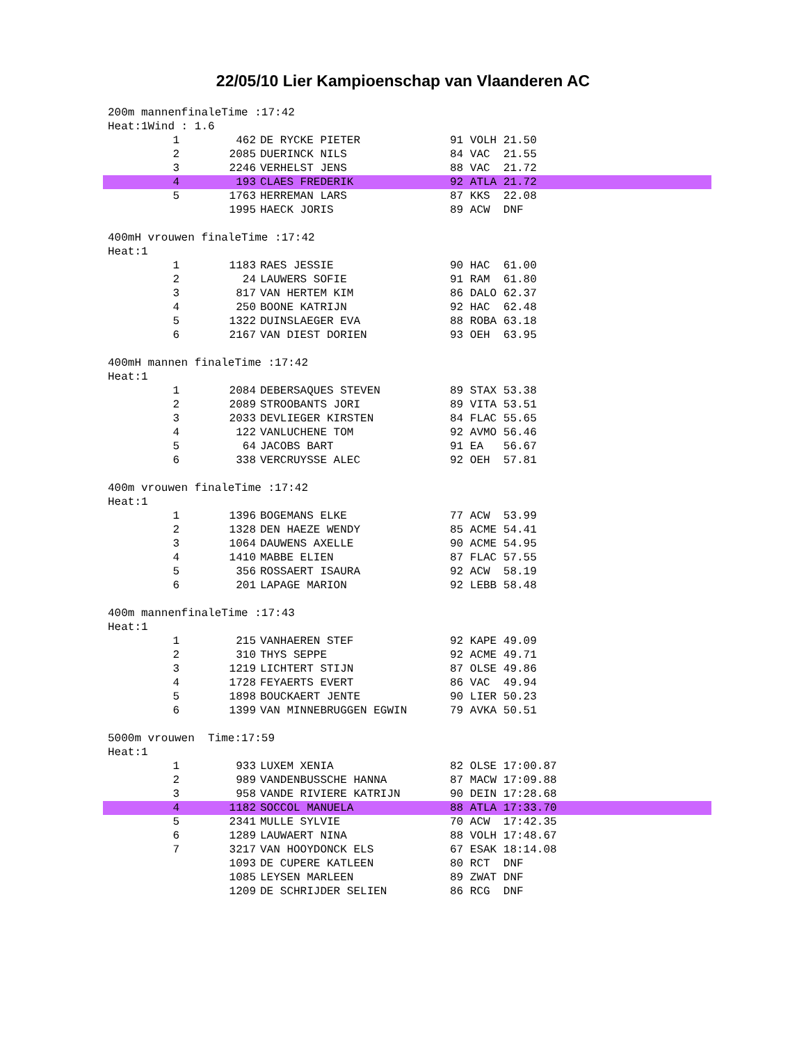22/05/10 Lier Kampioenschap van Vlaanderen AC
200m mannenfinaleTime :17:42 Heat:1Wind : 1.6
| 1 | 462 | DE RYCKE PIETER | 91 VOLH 21.50 |
| 2 | 2085 | DUERINCK NILS | 84 VAC 21.55 |
| 3 | 2246 | VERHELST JENS | 88 VAC 21.72 |
| 4 | 193 | CLAES FREDERIK | 92 ATLA 21.72 |
| 5 | 1763 | HERREMAN LARS | 87 KKS 22.08 |
| | 1995 | HAECK JORIS | 89 ACW DNF |
400mH vrouwen finaleTime :17:42 Heat:1
| 1 | 1183 | RAES JESSIE | 90 HAC 61.00 |
| 2 | 24 | LAUWERS SOFIE | 91 RAM 61.80 |
| 3 | 817 | VAN HERTEM KIM | 86 DALO 62.37 |
| 4 | 250 | BOONE KATRIJN | 92 HAC 62.48 |
| 5 | 1322 | DUINSLAEGER EVA | 88 ROBA 63.18 |
| 6 | 2167 | VAN DIEST DORIEN | 93 OEH 63.95 |
400mH mannen finaleTime :17:42 Heat:1
| 1 | 2084 | DEBERSAQUES STEVEN | 89 STAX 53.38 |
| 2 | 2089 | STROOBANTS JORI | 89 VITA 53.51 |
| 3 | 2033 | DEVLIEGER KIRSTEN | 84 FLAC 55.65 |
| 4 | 122 | VANLUCHENE TOM | 92 AVMO 56.46 |
| 5 | 64 | JACOBS BART | 91 EA 56.67 |
| 6 | 338 | VERCRUYSSE ALEC | 92 OEH 57.81 |
400m vrouwen finaleTime :17:42 Heat:1
| 1 | 1396 | BOGEMANS ELKE | 77 ACW 53.99 |
| 2 | 1328 | DEN HAEZE WENDY | 85 ACME 54.41 |
| 3 | 1064 | DAUWENS AXELLE | 90 ACME 54.95 |
| 4 | 1410 | MABBE ELIEN | 87 FLAC 57.55 |
| 5 | 356 | ROSSAERT ISAURA | 92 ACW 58.19 |
| 6 | 201 | LAPAGE MARION | 92 LEBB 58.48 |
400m mannenfinaleTime :17:43 Heat:1
| 1 | 215 | VANHAEREN STEF | 92 KAPE 49.09 |
| 2 | 310 | THYS SEPPE | 92 ACME 49.71 |
| 3 | 1219 | LICHTERT STIJN | 87 OLSE 49.86 |
| 4 | 1728 | FEYAERTS EVERT | 86 VAC 49.94 |
| 5 | 1898 | BOUCKAERT JENTE | 90 LIER 50.23 |
| 6 | 1399 | VAN MINNEBRUGGEN EGWIN | 79 AVKA 50.51 |
5000m vrouwen Time:17:59 Heat:1
| 1 | 933 | LUXEM XENIA | 82 OLSE 17:00.87 |
| 2 | 989 | VANDENBUSSCHE HANNA | 87 MACW 17:09.88 |
| 3 | 958 | VANDE RIVIERE KATRIJN | 90 DEIN 17:28.68 |
| 4 | 1182 | SOCCOL MANUELA | 88 ATLA 17:33.70 |
| 5 | 2341 | MULLE SYLVIE | 70 ACW 17:42.35 |
| 6 | 1289 | LAUWAERT NINA | 88 VOLH 17:48.67 |
| 7 | 3217 | VAN HOOYDONCK ELS | 67 ESAK 18:14.08 |
| | 1093 | DE CUPERE KATLEEN | 80 RCT DNF |
| | 1085 | LEYSEN MARLEEN | 89 ZWAT DNF |
| | 1209 | DE SCHRIJDER SELIEN | 86 RCG DNF |